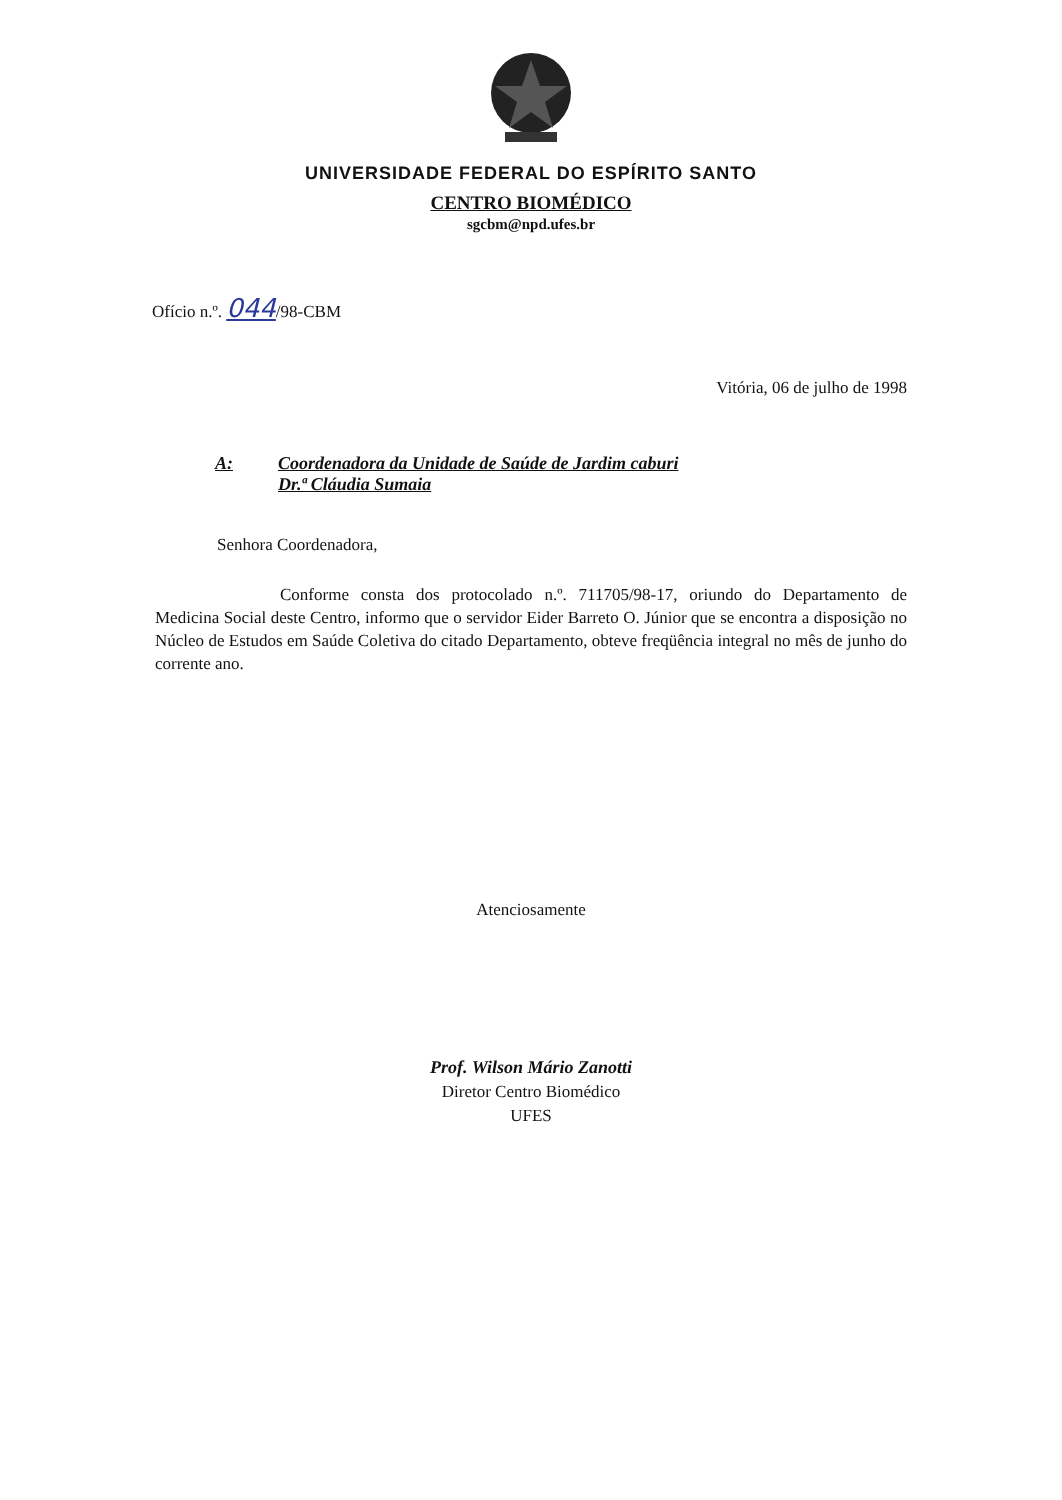UNIVERSIDADE FEDERAL DO ESPÍRITO SANTO
CENTRO BIOMÉDICO
sgcbm@npd.ufes.br
Ofício n.º. 044/98-CBM
Vitória, 06 de julho de 1998
A: Coordenadora da Unidade de Saúde de Jardim caburi
Dr.ª Cláudia Sumaia
Senhora Coordenadora,
Conforme consta dos protocolado n.º. 711705/98-17, oriundo do Departamento de Medicina Social deste Centro, informo que o servidor Eider Barreto O. Júnior que se encontra a disposição no Núcleo de Estudos em Saúde Coletiva do citado Departamento, obteve freqüência integral no mês de junho do corrente ano.
Atenciosamente
Prof. Wilson Mário Zanotti
Diretor Centro Biomédico
UFES